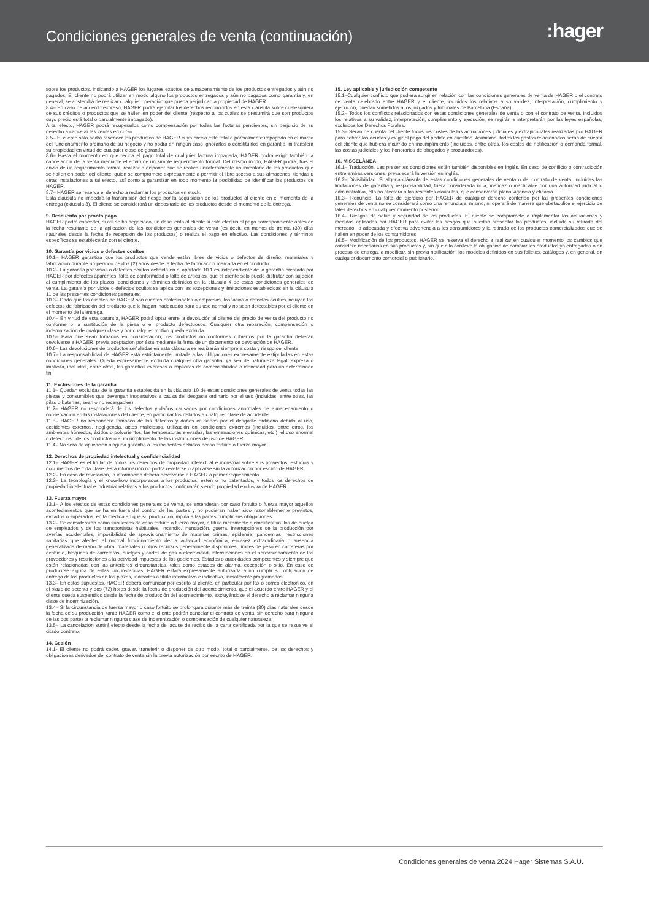Condiciones generales de venta (continuación)
:hager
sobre los productos, indicando a HAGER los lugares exactos de almacenamiento de los productos entregados y aún no pagados. El cliente no podrá utilizar en modo alguno los productos entregados y aún no pagados como garantía y, en general, se abstendrá de realizar cualquier operación que pueda perjudicar la propiedad de HAGER.
8.4– En caso de acuerdo expreso, HAGER podrá ejercitar los derechos reconocidos en esta cláusula sobre cualesquiera de sus créditos o productos que se hallen en poder del cliente (respecto a los cuales se presumirá que son productos cuyo precio está total o parcialmente impagado).
A tal efecto, HAGER podrá recuperarlos como compensación por todas las facturas pendientes, sin perjuicio de su derecho a cancelar las ventas en curso.
8.5– El cliente sólo podrá revender los productos de HAGER cuyo precio esté total o parcialmente impagado en el marco del funcionamiento ordinario de su negocio y no podrá en ningún caso ignorarlos o constituirlos en garantía, ni transferir su propiedad en virtud de cualquier clase de garantía.
8.6– Hasta el momento en que reciba el pago total de cualquier factura impagada, HAGER podrá exigir también la cancelación de la venta mediante el envío de un simple requerimiento formal. Del mismo modo, HAGER podrá, tras el envío de un requerimiento formal, realizar o disponer que se realice unilateralmente un inventario de los productos que se hallen en poder del cliente, quien se compromete expresamente a permitir el libre acceso a sus almacenes, tiendas u otras instalaciones a tal efecto, así como a garantizar en todo momento la posibilidad de identificar los productos de HAGER.
8.7– HAGER se reserva el derecho a reclamar los productos en stock.
Esta cláusula no impedirá la transmisión del riesgo por la adquisición de los productos al cliente en el momento de la entrega (cláusula 3). El cliente se considerará un depositario de los productos desde el momento de la entrega.
9. Descuento por pronto pago
HAGER podrá conceder, si así se ha negociado, un descuento al cliente si este efectúa el pago correspondiente antes de la fecha resultante de la aplicación de las condiciones generales de venta (es decir, en menos de treinta (30) días naturales desde la fecha de recepción de los productos) o realiza el pago en efectivo. Las condiciones y términos específicos se establecerán con el cliente.
10. Garantía por vicios o defectos ocultos
10.1– HAGER garantiza que los productos que vende están libres de vicios o defectos de diseño, materiales y fabricación durante un período de dos (2) años desde la fecha de fabricación marcada en el producto.
10.2– La garantía por vicios o defectos ocultos definida en el apartado 10.1 es independiente de la garantía prestada por HAGER por defectos aparentes, falta de conformidad o falta de artículos, que el cliente sólo puede disfrutar con sujeción al cumplimiento de los plazos, condiciones y términos definidos en la cláusula 4 de estas condiciones generales de venta. La garantía por vicios o defectos ocultos se aplica con las excepciones y limitaciones establecidas en la cláusula 11 de las presentes condiciones generales.
10.3– Dado que los clientes de HAGER son clientes profesionales o empresas, los vicios o defectos ocultos incluyen los defectos de fabricación del producto que lo hagan inadecuado para su uso normal y no sean detectables por el cliente en el momento de la entrega.
10.4– En virtud de esta garantía, HAGER podrá optar entre la devolución al cliente del precio de venta del producto no conforme o la sustitución de la pieza o el producto defectuosos. Cualquier otra reparación, compensación o indemnización de cualquier clase y por cualquier motivo queda excluida.
10.5– Para que sean tomados en consideración, los productos no conformes cubiertos por la garantía deberán devolverse a HAGER, previa aceptación por ésta mediante la firma de un documento de devolución de HAGER.
10.6– Las devoluciones de productos señaladas en esta cláusula se realizarán siempre a costa y riesgo del cliente.
10.7– La responsabilidad de HAGER está estrictamente limitada a las obligaciones expresamente estipuladas en estas condiciones generales. Queda expresamente excluida cualquier otra garantía, ya sea de naturaleza legal, expresa o implícita, incluidas, entre otras, las garantías expresas o implícitas de comerciabilidad o idoneidad para un determinado fin.
11. Exclusiones de la garantía
11.1– Quedan excluidas de la garantía establecida en la cláusula 10 de estas condiciones generales de venta todas las piezas y consumibles que devengan inoperativos a causa del desgaste ordinario por el uso (incluidas, entre otras, las pilas o baterías, sean o no recargables).
11.2– HAGER no responderá de los defectos y daños causados por condiciones anormales de almacenamiento o conservación en las instalaciones del cliente, en particular los debidos a cualquier clase de accidente.
11.3– HAGER no responderá tampoco de los defectos y daños causados por el desgaste ordinario debido al uso, accidentes externos, negligencia, actos maliciosos, utilización en condiciones extremas (incluidos, entre otros, los ambientes húmedos, ácidos o polvorientos, las temperaturas elevadas, las emanaciones químicas, etc.), el uso anormal o defectuoso de los productos o el incumplimiento de las instrucciones de uso de HAGER.
11.4– No será de aplicación ninguna garantía a los incidentes debidos acaso fortuito o fuerza mayor.
12. Derechos de propiedad intelectual y confidencialidad
12.1– HAGER es el titular de todos los derechos de propiedad intelectual e industrial sobre sus proyectos, estudios y documentos de toda clase. Esta información no podrá revelarse o aplicarse sin la autorización por escrito de HAGER.
12.2– En caso de revelación, la información deberá devolverse a HAGER a primer requerimiento.
12.3– La tecnología y el know-how incorporados a los productos, estén o no patentados, y todos los derechos de propiedad intelectual e industrial relativos a los productos continuarán siendo propiedad exclusiva de HAGER.
13. Fuerza mayor
13.1– A los efectos de estas condiciones generales de venta, se entenderán por caso fortuito o fuerza mayor aquellos acontecimientos que se hallen fuera del control de las partes y no pudieran haber sido razonablemente previstos, evitados o superados, en la medida en que su producción impida a las partes cumplir sus obligaciones.
13.2– Se considerarán como supuestos de caso fortuito o fuerza mayor, a título meramente ejemplificativo, los de huelga de empleados y de los transportistas habituales, incendio, inundación, guerra, interrupciones de la producción por averías accidentales, imposibilidad de aprovisionamiento de materias primas, epidemia, pandemias, restricciones sanitarias que afecten al normal funcionamiento de la actividad económica, escasez extraordinaria o ausencia generalizada de mano de obra, materiales u otros recursos generalmente disponibles, límites de peso en carreteras por deshielo, bloqueos de carreteras, huelgas y cortes de gas o electricidad, interrupciones en el aprovisionamiento de los proveedores y restricciones a la actividad impuestas de los gobiernos, Estados o autoridades competentes y siempre que estén relacionadas con las anteriores circunstancias, tales como estados de alarma, excepción o sitio. En caso de producirse alguna de estas circunstancias, HAGER estará expresamente autorizada a no cumplir su obligación de entrega de los productos en los plazos, indicados a título informativo e indicativo, inicialmente programados.
13.3– En estos supuestos, HAGER deberá comunicar por escrito al cliente, en particular por fax o correo electrónico, en el plazo de setenta y dos (72) horas desde la fecha de producción del acontecimiento, que el acuerdo entre HAGER y el cliente queda suspendido desde la fecha de producción del acontecimiento, excluyéndose el derecho a reclamar ninguna clase de indemnización.
13.4– Si la circunstancia de fuerza mayor o caso fortuito se prolongara durante más de treinta (30) días naturales desde la fecha de su producción, tanto HAGER como el cliente podrán cancelar el contrato de venta, sin derecho para ninguna de las dos partes a reclamar ninguna clase de indemnización o compensación de cualquier naturaleza.
13.5– La cancelación surtirá efecto desde la fecha del acuse de recibo de la carta certificada por la que se resuelve el citado contrato.
14. Cesión
14.1- El cliente no podrá ceder, gravar, transferir o disponer de otro modo, total o parcialmente, de los derechos y obligaciones derivados del contrato de venta sin la previa autorización por escrito de HAGER.
15. Ley aplicable y jurisdicción competente
15.1–Cualquier conflicto que pudiera surgir en relación con las condiciones generales de venta de HAGER o el contrato de venta celebrado entre HAGER y el cliente, incluidos los relativos a su validez, interpretación, cumplimiento y ejecución, quedan sometidos a los juzgados y tribunales de Barcelona (España).
15.2– Todos los conflictos relacionados con estas condiciones generales de venta o con el contrato de venta, incluidos los relativos a su validez, interpretación, cumplimiento y ejecución, se regirán e interpretarán por las leyes españolas, excluidos los Derechos Forales.
15.3– Serán de cuenta del cliente todos los costes de las actuaciones judiciales y extrajudiciales realizadas por HAGER para cobrar las deudas y exigir el pago del pedido en cuestión. Asimismo, todos los gastos relacionados serán de cuenta del cliente que hubiera incurrido en incumplimiento (incluidos, entre otros, los costes de notificación o demanda formal, las costas judiciales y los honorarios de abogados y procuradores).
16. MISCELÁNEA
16.1– Traducción. Las presentes condiciones están también disponibles en inglés. En caso de conflicto o contradicción entre ambas versiones, prevalecerá la versión en inglés.
16.2– Divisibilidad. Si alguna cláusula de estas condiciones generales de venta o del contrato de venta, incluidas las limitaciones de garantía y responsabilidad, fuera considerada nula, ineficaz o inaplicable por una autoridad judicial o administrativa, ello no afectará a las restantes cláusulas, que conservarán plena vigencia y eficacia.
16.3– Renuncia. La falta de ejercicio por HAGER de cualquier derecho conferido por las presentes condiciones generales de venta no se considerará como una renuncia al mismo, ni operará de manera que obstaculice el ejercicio de tales derechos en cualquier momento posterior.
16.4– Riesgos de salud y seguridad de los productos. El cliente se compromete a implementar las actuaciones y medidas aplicadas por HAGER para evitar los riesgos que puedan presentar los productos, incluida su retirada del mercado, la adecuada y efectiva advertencia a los consumidores y la retirada de los productos comercializados que se hallen en poder de los consumidores.
16.5– Modificación de los productos. HAGER se reserva el derecho a realizar en cualquier momento los cambios que considere necesarios en sus productos y, sin que ello conlleve la obligación de cambiar los productos ya entregados o en proceso de entrega, a modificar, sin previa notificación, los modelos definidos en sus folletos, catálogos y, en general, en cualquier documento comercial o publicitario.
Condiciones generales de venta 2024 Hager Sistemas S.A.U.